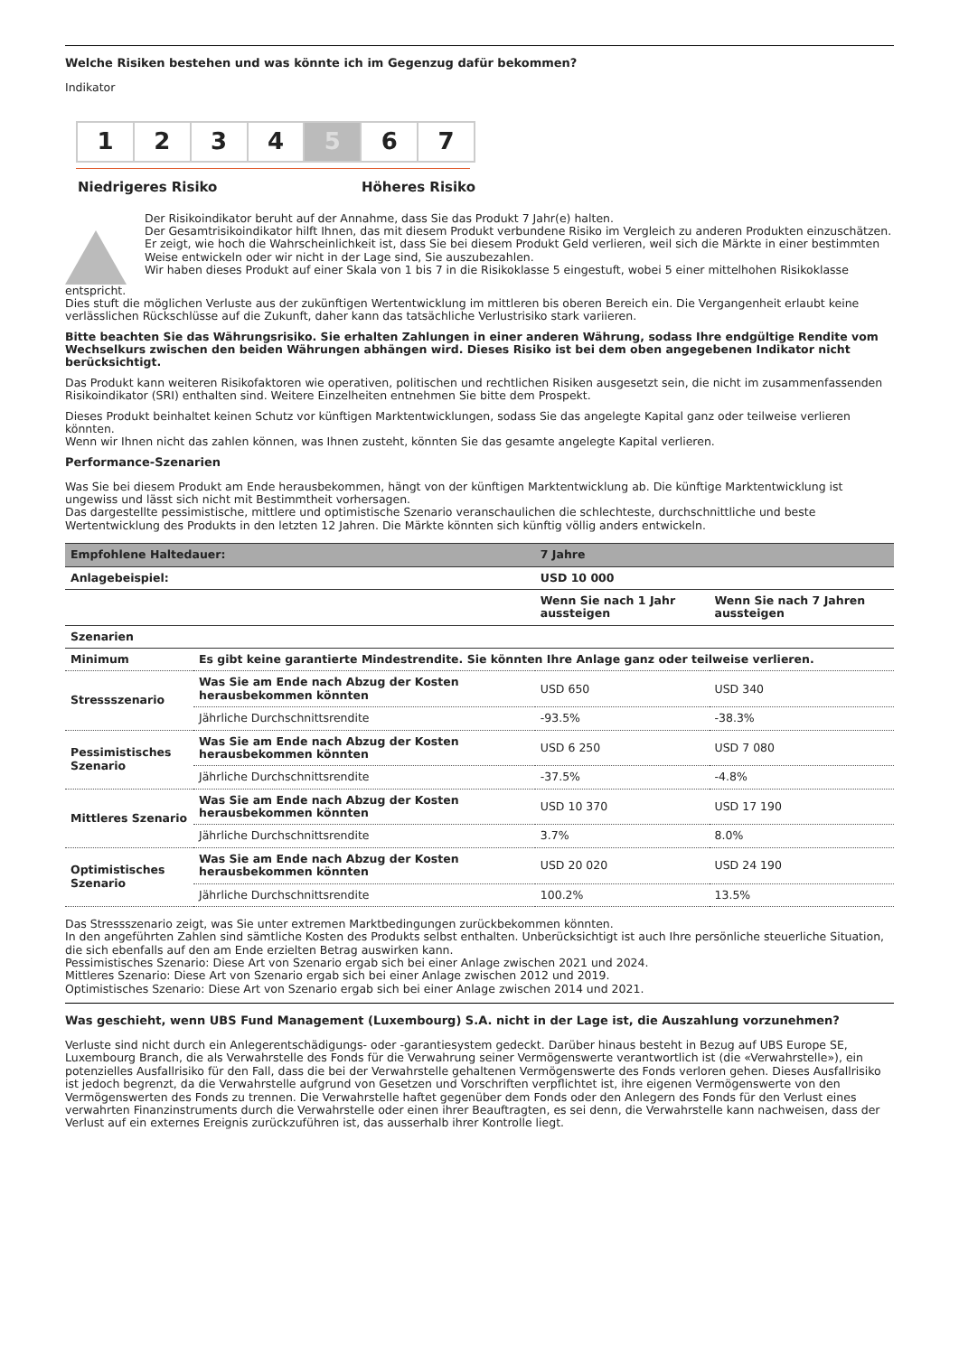Welche Risiken bestehen und was könnte ich im Gegenzug dafür bekommen?
Indikator
1 2 3 4 5 6 7
Niedrigeres Risiko Höheres Risiko
Der Risikoindikator beruht auf der Annahme, dass Sie das Produkt 7 Jahr(e) halten.
Der Gesamtrisikoindikator hilft Ihnen, das mit diesem Produkt verbundene Risiko im Vergleich zu anderen Produkten einzuschätzen. Er zeigt, wie hoch die Wahrscheinlichkeit ist, dass Sie bei diesem Produkt Geld verlieren, weil sich die Märkte in einer bestimmten Weise entwickeln oder wir nicht in der Lage sind, Sie auszubezahlen.
Wir haben dieses Produkt auf einer Skala von 1 bis 7 in die Risikoklasse 5 eingestuft, wobei 5 einer mittelhohen Risikoklasse
entspricht.
Dies stuft die möglichen Verluste aus der zukünftigen Wertentwicklung im mittleren bis oberen Bereich ein. Die Vergangenheit erlaubt keine verlässlichen Rückschlüsse auf die Zukunft, daher kann das tatsächliche Verlustrisiko stark variieren.
Bitte beachten Sie das Währungsrisiko. Sie erhalten Zahlungen in einer anderen Währung, sodass Ihre endgültige Rendite vom Wechselkurs zwischen den beiden Währungen abhängen wird. Dieses Risiko ist bei dem oben angegebenen Indikator nicht berücksichtigt.
Das Produkt kann weiteren Risikofaktoren wie operativen, politischen und rechtlichen Risiken ausgesetzt sein, die nicht im zusammenfassenden Risikoindikator (SRI) enthalten sind. Weitere Einzelheiten entnehmen Sie bitte dem Prospekt.
Dieses Produkt beinhaltet keinen Schutz vor künftigen Marktentwicklungen, sodass Sie das angelegte Kapital ganz oder teilweise verlieren könnten.
Wenn wir Ihnen nicht das zahlen können, was Ihnen zusteht, könnten Sie das gesamte angelegte Kapital verlieren.
Performance-Szenarien
Was Sie bei diesem Produkt am Ende herausbekommen, hängt von der künftigen Marktentwicklung ab. Die künftige Marktentwicklung ist ungewiss und lässt sich nicht mit Bestimmtheit vorhersagen.
Das dargestellte pessimistische, mittlere und optimistische Szenario veranschaulichen die schlechteste, durchschnittliche und beste Wertentwicklung des Produkts in den letzten 12 Jahren. Die Märkte könnten sich künftig völlig anders entwickeln.
| Empfohlene Haltedauer: | | 7 Jahre | |
| --- | --- | --- | --- |
| Anlagebeispiel: | | USD 10 000 | |
| | | Wenn Sie nach 1 Jahr aussteigen | Wenn Sie nach 7 Jahren aussteigen |
| Szenarien | | | |
| Minimum | Es gibt keine garantierte Mindestrendite. Sie könnten Ihre Anlage ganz oder teilweise verlieren. | | |
| Stressszenario | Was Sie am Ende nach Abzug der Kosten herausbekommen könnten | USD 650 | USD 340 |
| | Jährliche Durchschnittsrendite | -93.5% | -38.3% |
| Pessimistisches Szenario | Was Sie am Ende nach Abzug der Kosten herausbekommen könnten | USD 6 250 | USD 7 080 |
| | Jährliche Durchschnittsrendite | -37.5% | -4.8% |
| Mittleres Szenario | Was Sie am Ende nach Abzug der Kosten herausbekommen könnten | USD 10 370 | USD 17 190 |
| | Jährliche Durchschnittsrendite | 3.7% | 8.0% |
| Optimistisches Szenario | Was Sie am Ende nach Abzug der Kosten herausbekommen könnten | USD 20 020 | USD 24 190 |
| | Jährliche Durchschnittsrendite | 100.2% | 13.5% |
Das Stressszenario zeigt, was Sie unter extremen Marktbedingungen zurückbekommen könnten.
In den angeführten Zahlen sind sämtliche Kosten des Produkts selbst enthalten. Unberücksichtigt ist auch Ihre persönliche steuerliche Situation, die sich ebenfalls auf den am Ende erzielten Betrag auswirken kann.
Pessimistisches Szenario: Diese Art von Szenario ergab sich bei einer Anlage zwischen 2021 und 2024.
Mittleres Szenario: Diese Art von Szenario ergab sich bei einer Anlage zwischen 2012 und 2019.
Optimistisches Szenario: Diese Art von Szenario ergab sich bei einer Anlage zwischen 2014 und 2021.
Was geschieht, wenn UBS Fund Management (Luxembourg) S.A. nicht in der Lage ist, die Auszahlung vorzunehmen?
Verluste sind nicht durch ein Anlegerentschädigungs- oder -garantiesystem gedeckt. Darüber hinaus besteht in Bezug auf UBS Europe SE, Luxembourg Branch, die als Verwahrstelle des Fonds für die Verwahrung seiner Vermögenswerte verantwortlich ist (die «Verwahrstelle»), ein potenzielles Ausfallrisiko für den Fall, dass die bei der Verwahrstelle gehaltenen Vermögenswerte des Fonds verloren gehen. Dieses Ausfallrisiko ist jedoch begrenzt, da die Verwahrstelle aufgrund von Gesetzen und Vorschriften verpflichtet ist, ihre eigenen Vermögenswerte von den Vermögenswerten des Fonds zu trennen. Die Verwahrstelle haftet gegenüber dem Fonds oder den Anlegern des Fonds für den Verlust eines verwahrten Finanzinstruments durch die Verwahrstelle oder einen ihrer Beauftragten, es sei denn, die Verwahrstelle kann nachweisen, dass der Verlust auf ein externes Ereignis zurückzuführen ist, das ausserhalb ihrer Kontrolle liegt.